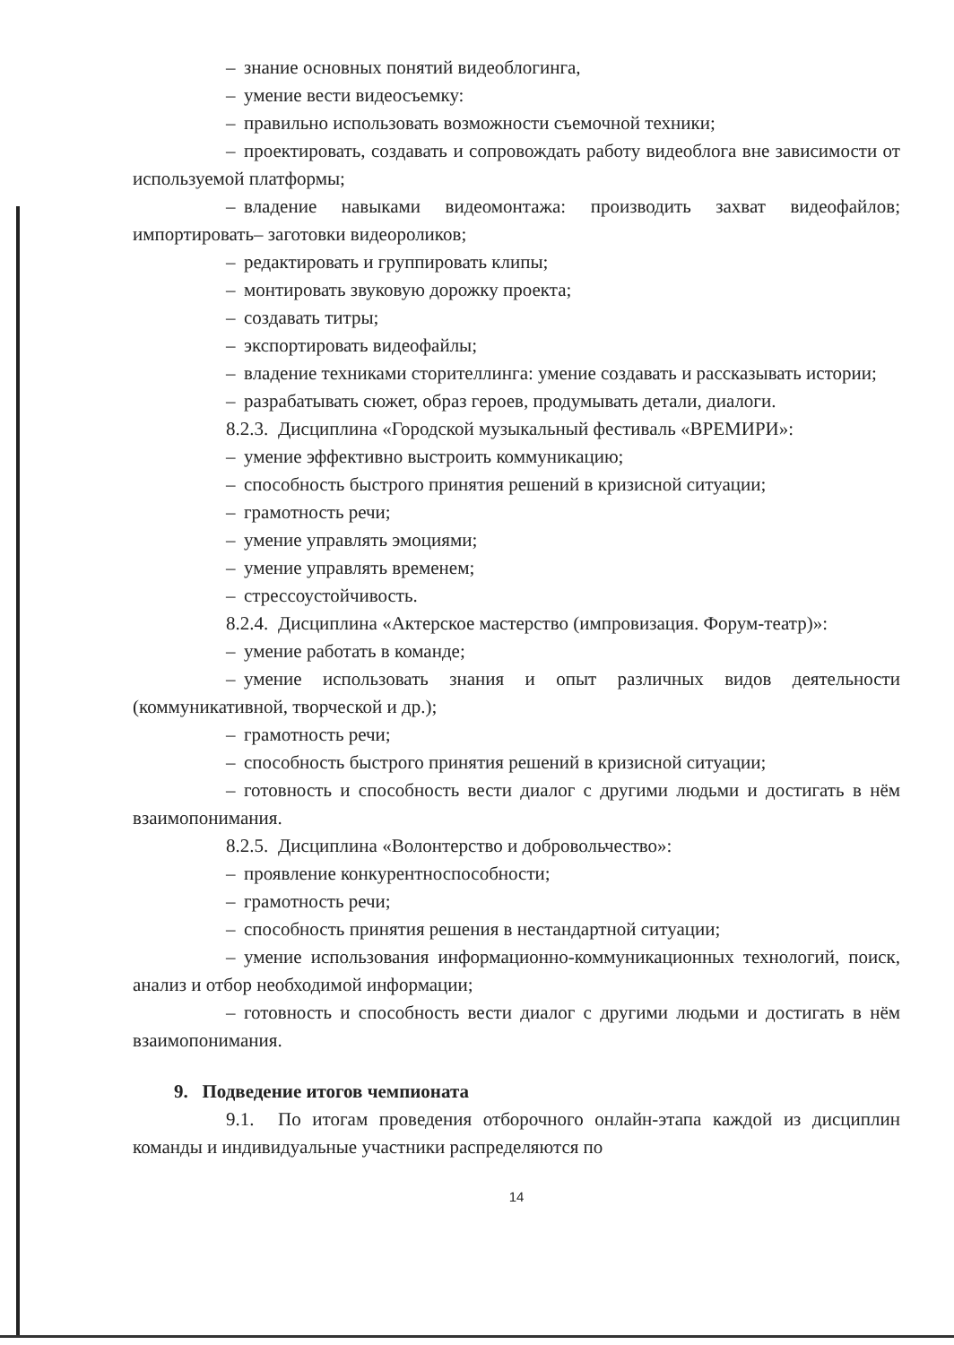– знание основных понятий видеоблогинга,
– умение вести видеосъемку:
– правильно использовать возможности съемочной техники;
– проектировать, создавать и сопровождать работу видеоблога вне зависимости от используемой платформы;
– владение навыками видеомонтажа: производить захват видеофайлов; импортировать– заготовки видеороликов;
– редактировать и группировать клипы;
– монтировать звуковую дорожку проекта;
– создавать титры;
– экспортировать видеофайлы;
– владение техниками сторителлинга: умение создавать и рассказывать истории;
– разрабатывать сюжет, образ героев, продумывать детали, диалоги.
8.2.3. Дисциплина «Городской музыкальный фестиваль «ВРЕМИРИ»:
– умение эффективно выстроить коммуникацию;
– способность быстрого принятия решений в кризисной ситуации;
– грамотность речи;
– умение управлять эмоциями;
– умение управлять временем;
– стрессоустойчивость.
8.2.4. Дисциплина «Актерское мастерство (импровизация. Форум-театр)»:
– умение работать в команде;
– умение использовать знания и опыт различных видов деятельности (коммуникативной, творческой и др.);
– грамотность речи;
– способность быстрого принятия решений в кризисной ситуации;
– готовность и способность вести диалог с другими людьми и достигать в нём взаимопонимания.
8.2.5. Дисциплина «Волонтерство и добровольчество»:
– проявление конкурентноспособности;
– грамотность речи;
– способность принятия решения в нестандартной ситуации;
– умение использования информационно-коммуникационных технологий, поиск, анализ и отбор необходимой информации;
– готовность и способность вести диалог с другими людьми и достигать в нём взаимопонимания.
9. Подведение итогов чемпионата
9.1. По итогам проведения отборочного онлайн-этапа каждой из дисциплин команды и индивидуальные участники распределяются по
14